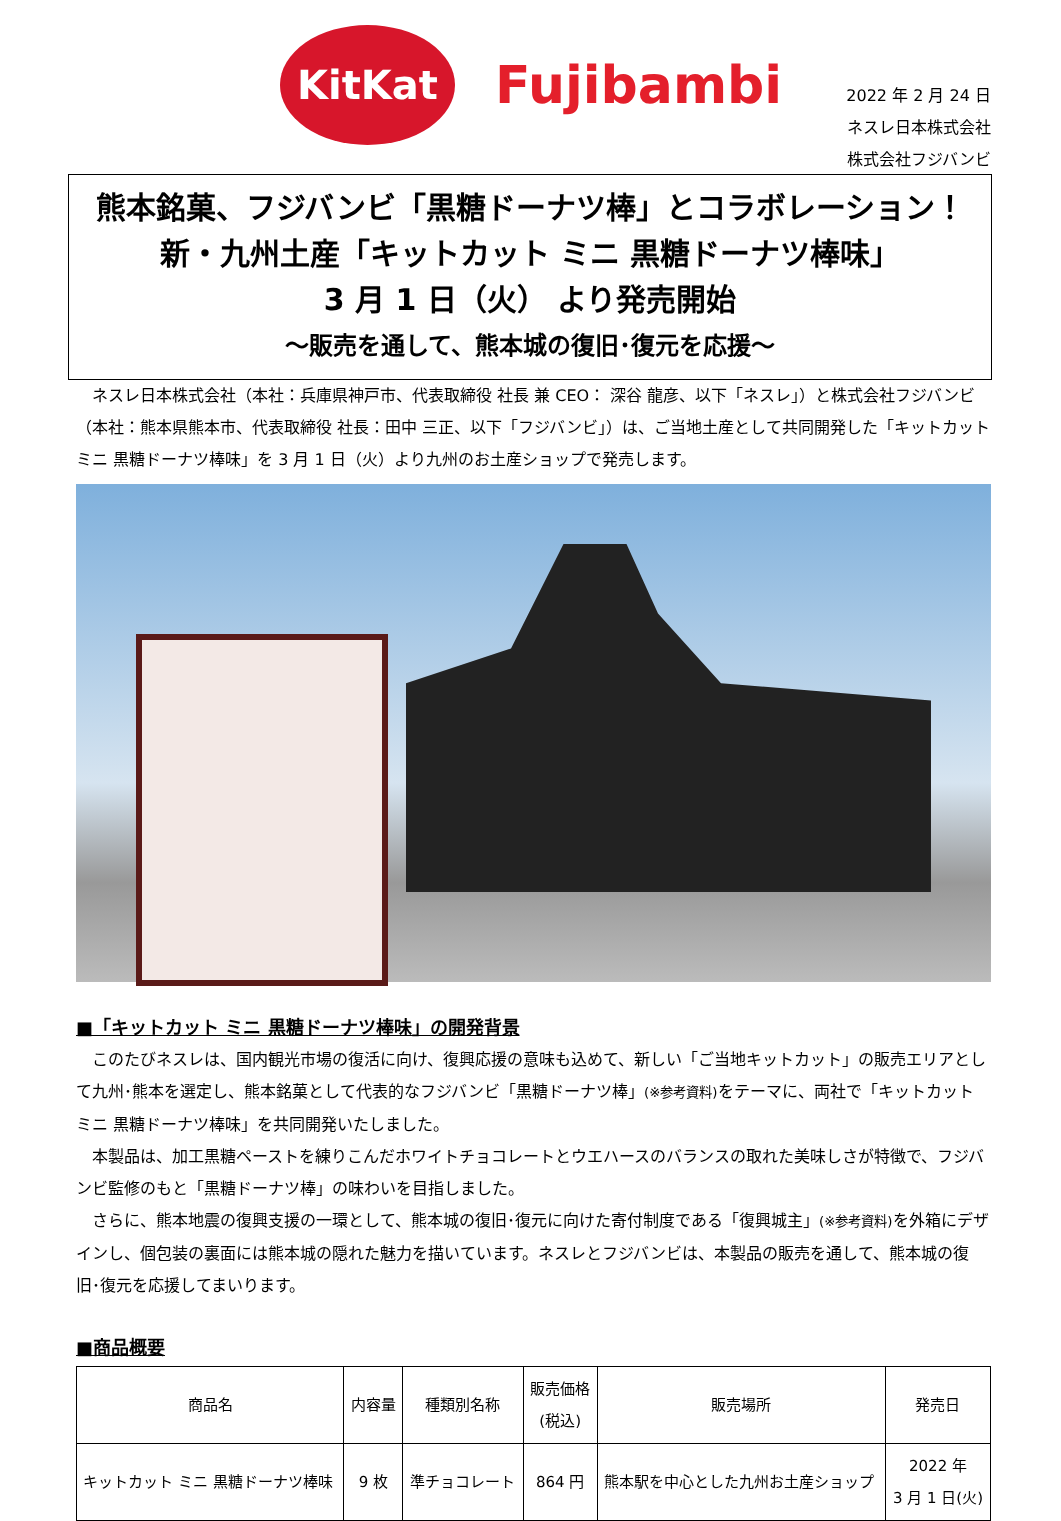KitKat
Fujibambi
2022 年 2 月 24 日
ネスレ日本株式会社
株式会社フジバンビ
熊本銘菓、フジバンビ「黒糖ドーナツ棒」とコラボレーション！
新・九州土産「キットカット ミニ 黒糖ドーナツ棒味」
3 月 1 日（火） より発売開始
～販売を通して、熊本城の復旧･復元を応援～
ネスレ日本株式会社（本社：兵庫県神戸市、代表取締役 社長 兼 CEO： 深谷 龍彦、以下「ネスレ」）と株式会社フジバンビ（本社：熊本県熊本市、代表取締役 社長：田中 三正、以下「フジバンビ」）は、ご当地土産として共同開発した「キットカット ミニ 黒糖ドーナツ棒味」を 3 月 1 日（火）より九州のお土産ショップで発売します。
■「キットカット ミニ 黒糖ドーナツ棒味」の開発背景
このたびネスレは、国内観光市場の復活に向け、復興応援の意味も込めて、新しい「ご当地キットカット」の販売エリアとして九州･熊本を選定し、熊本銘菓として代表的なフジバンビ「黒糖ドーナツ棒」(※参考資料) をテーマに、両社で「キットカット ミニ 黒糖ドーナツ棒味」を共同開発いたしました。
本製品は、加工黒糖ペーストを練りこんだホワイトチョコレートとウエハースのバランスの取れた美味しさが特徴で、フジバンビ監修のもと「黒糖ドーナツ棒」の味わいを目指しました。
さらに、熊本地震の復興支援の一環として、熊本城の復旧･復元に向けた寄付制度である「復興城主」(※参考資料) を外箱にデザインし、個包装の裏面には熊本城の隠れた魅力を描いています。ネスレとフジバンビは、本製品の販売を通して、熊本城の復旧･復元を応援してまいります。
■商品概要
| 商品名 | 内容量 | 種類別名称 | 販売価格 (税込) | 販売場所 | 発売日 |
| --- | --- | --- | --- | --- | --- |
| キットカット ミニ 黒糖ドーナツ棒味 | 9 枚 | 準チョコレート | 864 円 | 熊本駅を中心とした九州お土産ショップ | 2022 年 3 月 1 日(火) |